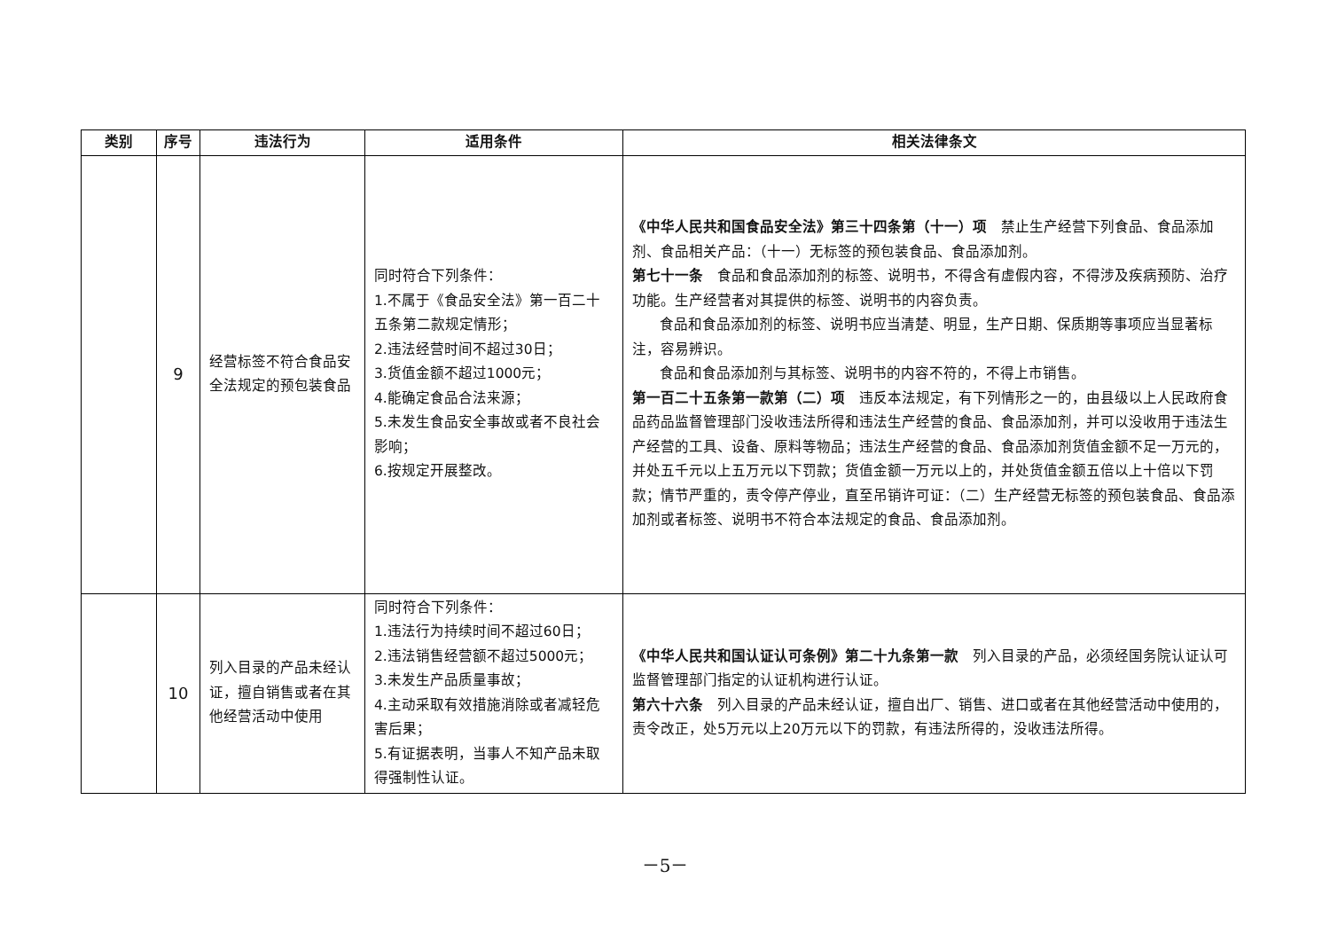| 类别 | 序号 | 违法行为 | 适用条件 | 相关法律条文 |
| --- | --- | --- | --- | --- |
| | 9 | 经营标签不符合食品安全法规定的预包装食品 | 同时符合下列条件： 1.不属于《食品安全法》第一百二十五条第二款规定情形； 2.违法经营时间不超过30日； 3.货值金额不超过1000元； 4.能确定食品合法来源； 5.未发生食品安全事故或者不良社会影响； 6.按规定开展整改。 | 《中华人民共和国食品安全法》第三十四条第（十一）项 禁止生产经营下列食品、食品添加剂、食品相关产品：（十一）无标签的预包装食品、食品添加剂。 第七十一条 食品和食品添加剂的标签、说明书，不得含有虚假内容，不得涉及疾病预防、治疗功能。生产经营者对其提供的标签、说明书的内容负责。 食品和食品添加剂的标签、说明书应当清楚、明显，生产日期、保质期等事项应当显著标注，容易辨识。 食品和食品添加剂与其标签、说明书的内容不符的，不得上市销售。 第一百二十五条第一款第（二）项 违反本法规定，有下列情形之一的，由县级以上人民政府食品药品监督管理部门没收违法所得和违法生产经营的食品、食品添加剂，并可以没收用于违法生产经营的工具、设备、原料等物品；违法生产经营的食品、食品添加剂货值金额不足一万元的，并处五千元以上五万元以下罚款；货值金额一万元以上的，并处货值金额五倍以上十倍以下罚款；情节严重的，责令停产停业，直至吊销许可证：（二）生产经营无标签的预包装食品、食品添加剂或者标签、说明书不符合本法规定的食品、食品添加剂。 |
| | 10 | 列入目录的产品未经认证，擅自销售或者在其他经营活动中使用 | 同时符合下列条件： 1.违法行为持续时间不超过60日； 2.违法销售经营额不超过5000元； 3.未发生产品质量事故； 4.主动采取有效措施消除或者减轻危害后果； 5.有证据表明，当事人不知产品未取得强制性认证。 | 《中华人民共和国认证认可条例》第二十九条第一款 列入目录的产品，必须经国务院认证认可监督管理部门指定的认证机构进行认证。 第六十六条 列入目录的产品未经认证，擅自出厂、销售、进口或者在其他经营活动中使用的，责令改正，处5万元以上20万元以下的罚款，有违法所得的，没收违法所得。 |
－5－